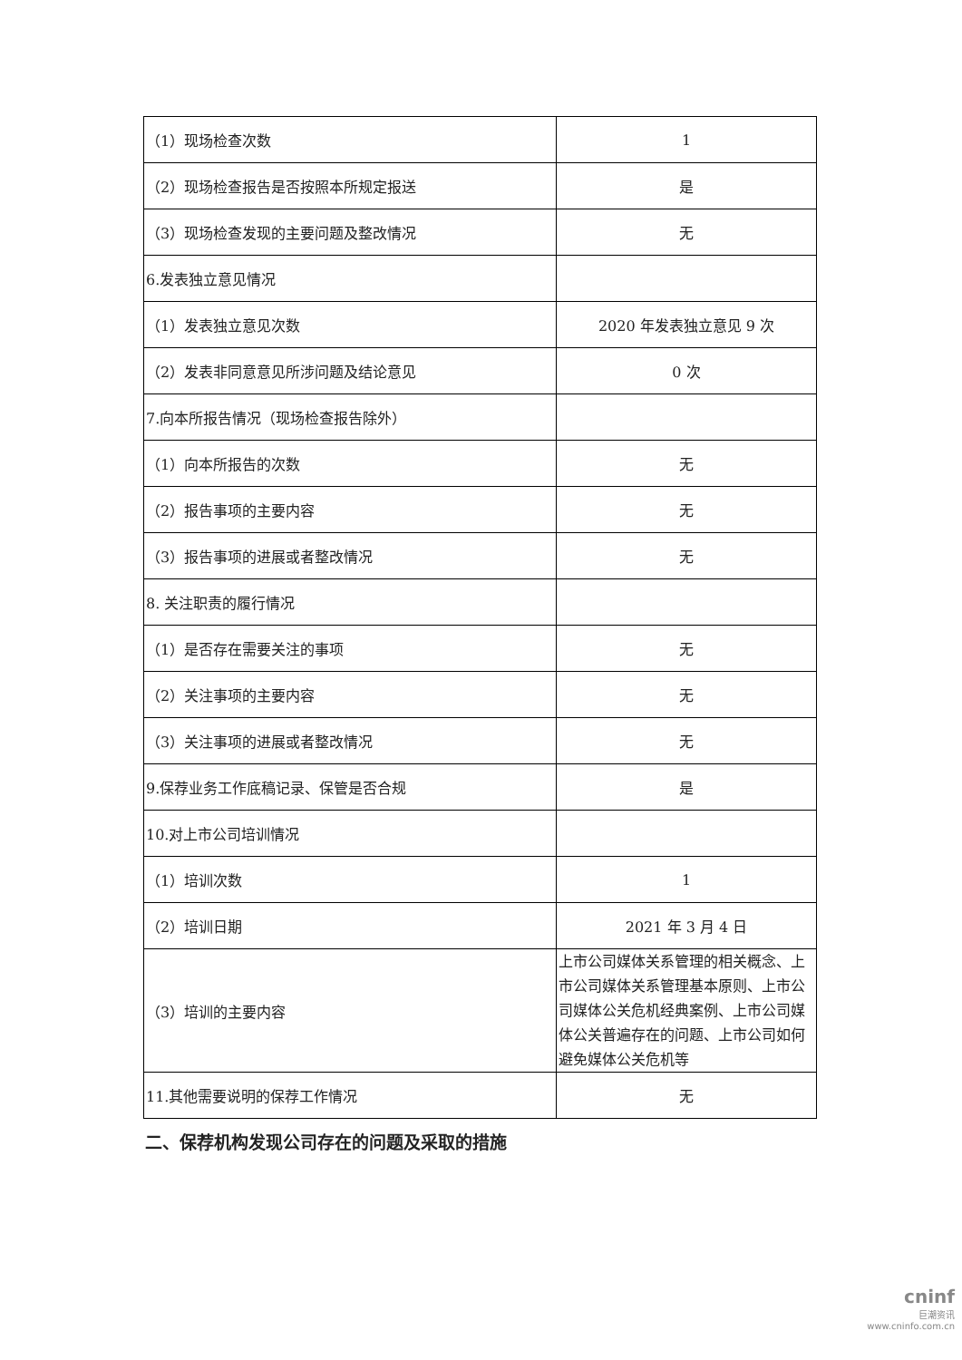| （1）现场检查次数 | 1 |
| （2）现场检查报告是否按照本所规定报送 | 是 |
| （3）现场检查发现的主要问题及整改情况 | 无 |
| 6.发表独立意见情况 | |
| （1）发表独立意见次数 | 2020 年发表独立意见 9 次 |
| （2）发表非同意意见所涉问题及结论意见 | 0 次 |
| 7.向本所报告情况（现场检查报告除外） | |
| （1）向本所报告的次数 | 无 |
| （2）报告事项的主要内容 | 无 |
| （3）报告事项的进展或者整改情况 | 无 |
| 8. 关注职责的履行情况 | |
| （1）是否存在需要关注的事项 | 无 |
| （2）关注事项的主要内容 | 无 |
| （3）关注事项的进展或者整改情况 | 无 |
| 9.保荐业务工作底稿记录、保管是否合规 | 是 |
| 10.对上市公司培训情况 | |
| （1）培训次数 | 1 |
| （2）培训日期 | 2021 年 3 月 4 日 |
| （3）培训的主要内容 | 上市公司媒体关系管理的相关概念、上市公司媒体关系管理基本原则、上市公司媒体公关危机经典案例、上市公司媒体公关普遍存在的问题、上市公司如何避免媒体公关危机等 |
| 11.其他需要说明的保荐工作情况 | 无 |
二、保荐机构发现公司存在的问题及采取的措施
cninf
巨潮资讯
www.cninfo.com.cn